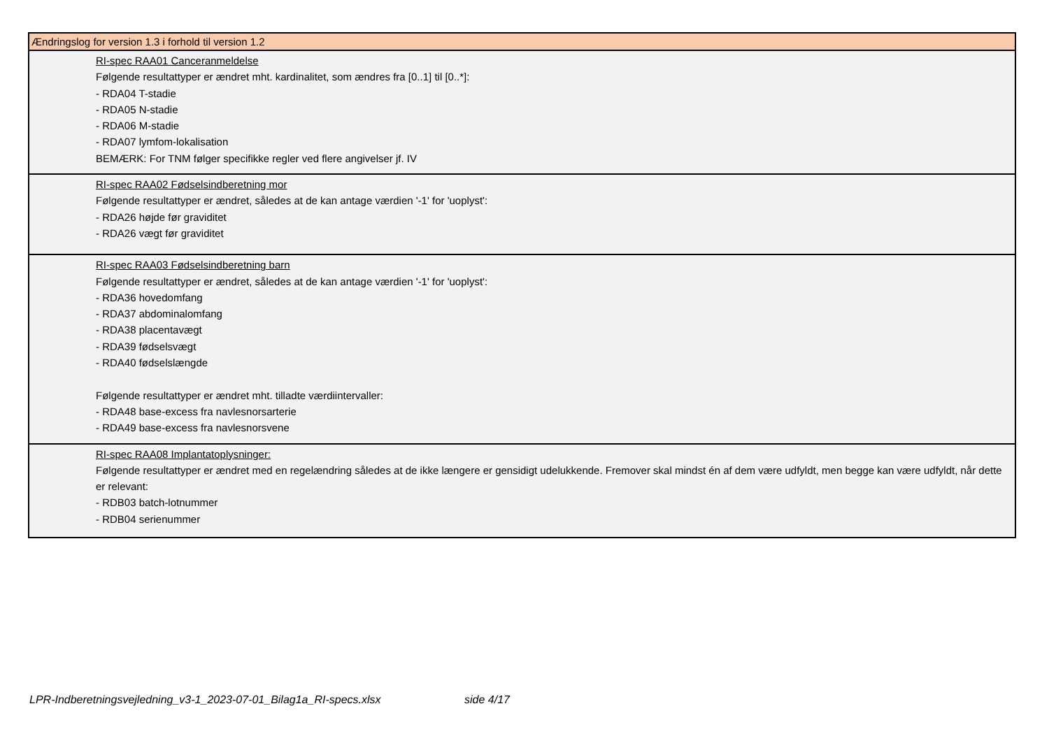| Ændringslog for version 1.3 i forhold til version 1.2 |
| --- |
| RI-spec RAA01 Canceranmeldelse Følgende resultattyper er ændret mht. kardinalitet, som ændres fra [0..1] til [0..*]: - RDA04 T-stadie - RDA05 N-stadie - RDA06 M-stadie - RDA07 lymfom-lokalisation BEMÆRK: For TNM følger specifikke regler ved flere angivelser jf. IV |
| RI-spec RAA02 Fødselsindberetning mor Følgende resultattyper er ændret, således at de kan antage værdien '-1' for 'uoplyst': - RDA26 højde før graviditet - RDA26 vægt før graviditet |
| RI-spec RAA03 Fødselsindberetning barn Følgende resultattyper er ændret, således at de kan antage værdien '-1' for 'uoplyst': - RDA36 hovedomfang - RDA37 abdominalomfang - RDA38 placentavægt - RDA39 fødselsvægt - RDA40 fødselslængde Følgende resultattyper er ændret mht. tilladte værdiintervaller: - RDA48 base-excess fra navlesnorsarterie - RDA49 base-excess fra navlesnorsvene |
| RI-spec RAA08 Implantatoplysninger: Følgende resultattyper er ændret med en regelændring således at de ikke længere er gensidigt udelukkende. Fremover skal mindst én af dem være udfyldt, men begge kan være udfyldt, når dette er relevant: - RDB03 batch-lotnummer - RDB04 serienummer |
LPR-Indberetningsvejledning_v3-1_2023-07-01_Bilag1a_RI-specs.xlsx side 4/17